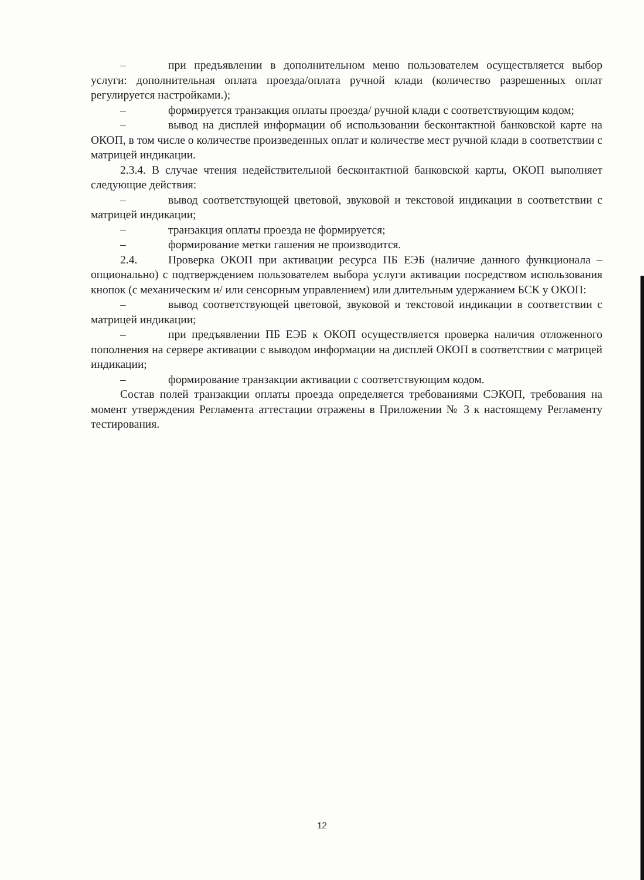– при предъявлении в дополнительном меню пользователем осуществляется выбор услуги: дополнительная оплата проезда/оплата ручной клади (количество разрешенных оплат регулируется настройками.);
– формируется транзакция оплаты проезда/ ручной клади с соответствующим кодом;
– вывод на дисплей информации об использовании бесконтактной банковской карте на ОКОП, в том числе о количестве произведенных оплат и количестве мест ручной клади в соответствии с матрицей индикации.
2.3.4. В случае чтения недействительной бесконтактной банковской карты, ОКОП выполняет следующие действия:
– вывод соответствующей цветовой, звуковой и текстовой индикации в соответствии с матрицей индикации;
– транзакция оплаты проезда не формируется;
– формирование метки гашения не производится.
2.4. Проверка ОКОП при активации ресурса ПБ ЕЭБ (наличие данного функционала – опционально) с подтверждением пользователем выбора услуги активации посредством использования кнопок (с механическим и/ или сенсорным управлением) или длительным удержанием БСК у ОКОП:
– вывод соответствующей цветовой, звуковой и текстовой индикации в соответствии с матрицей индикации;
– при предъявлении ПБ ЕЭБ к ОКОП осуществляется проверка наличия отложенного пополнения на сервере активации с выводом информации на дисплей ОКОП в соответствии с матрицей индикации;
– формирование транзакции активации с соответствующим кодом.
Состав полей транзакции оплаты проезда определяется требованиями СЭКОП, требования на момент утверждения Регламента аттестации отражены в Приложении № 3 к настоящему Регламенту тестирования.
12